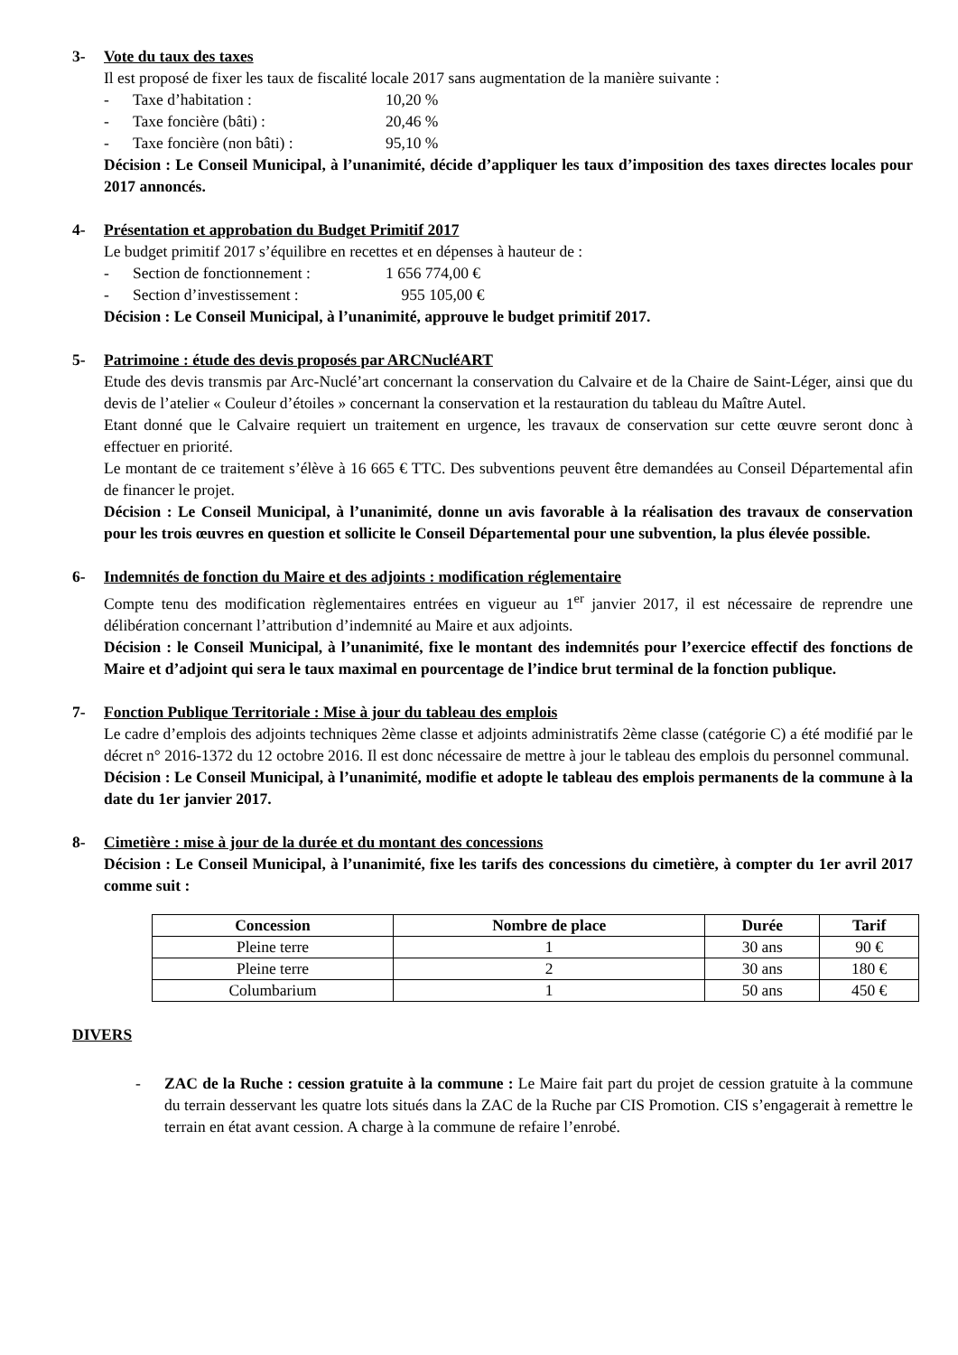3- Vote du taux des taxes
Il est proposé de fixer les taux de fiscalité locale 2017 sans augmentation de la manière suivante :
- Taxe d’habitation : 10,20 %
- Taxe foncière (bâti) : 20,46 %
- Taxe foncière (non bâti) : 95,10 %
Décision : Le Conseil Municipal, à l’unanimité, décide d’appliquer les taux d’imposition des taxes directes locales pour 2017 annoncés.
4- Présentation et approbation du Budget Primitif 2017
Le budget primitif 2017 s’équilibre en recettes et en dépenses à hauteur de :
- Section de fonctionnement : 1 656 774,00 €
- Section d’investissement : 955 105,00 €
Décision : Le Conseil Municipal, à l’unanimité, approuve le budget primitif 2017.
5- Patrimoine : étude des devis proposés par ARCNucléART
Etude des devis transmis par Arc-Nuclé’art concernant la conservation du Calvaire et de la Chaire de Saint-Léger, ainsi que du devis de l’atelier « Couleur d’étoiles » concernant la conservation et la restauration du tableau du Maître Autel.
Etant donné que le Calvaire requiert un traitement en urgence, les travaux de conservation sur cette œuvre seront donc à effectuer en priorité.
Le montant de ce traitement s’élève à 16 665 € TTC. Des subventions peuvent être demandées au Conseil Départemental afin de financer le projet.
Décision : Le Conseil Municipal, à l’unanimité, donne un avis favorable à la réalisation des travaux de conservation pour les trois œuvres en question et sollicite le Conseil Départemental pour une subvention, la plus élevée possible.
6- Indemnités de fonction du Maire et des adjoints : modification réglementaire
Compte tenu des modification règlementaires entrées en vigueur au 1<sup>er</sup> janvier 2017, il est nécessaire de reprendre une délibération concernant l’attribution d’indemnité au Maire et aux adjoints.
Décision : le Conseil Municipal, à l’unanimité, fixe le montant des indemnités pour l’exercice effectif des fonctions de Maire et d’adjoint qui sera le taux maximal en pourcentage de l’indice brut terminal de la fonction publique.
7- Fonction Publique Territoriale : Mise à jour du tableau des emplois
Le cadre d’emplois des adjoints techniques 2ème classe et adjoints administratifs 2ème classe (catégorie C) a été modifié par le décret n° 2016-1372 du 12 octobre 2016. Il est donc nécessaire de mettre à jour le tableau des emplois du personnel communal.
Décision : Le Conseil Municipal, à l’unanimité, modifie et adopte le tableau des emplois permanents de la commune à la date du 1er janvier 2017.
8- Cimetière : mise à jour de la durée et du montant des concessions
Décision : Le Conseil Municipal, à l’unanimité, fixe les tarifs des concessions du cimetière, à compter du 1er avril 2017 comme suit :
| Concession | Nombre de place | Durée | Tarif |
| --- | --- | --- | --- |
| Pleine terre | 1 | 30 ans | 90 € |
| Pleine terre | 2 | 30 ans | 180 € |
| Columbarium | 1 | 50 ans | 450 € |
DIVERS
- ZAC de la Ruche : cession gratuite à la commune : Le Maire fait part du projet de cession gratuite à la commune du terrain desservant les quatre lots situés dans la ZAC de la Ruche par CIS Promotion. CIS s’engagerait à remettre le terrain en état avant cession. A charge à la commune de refaire l’enrobé.